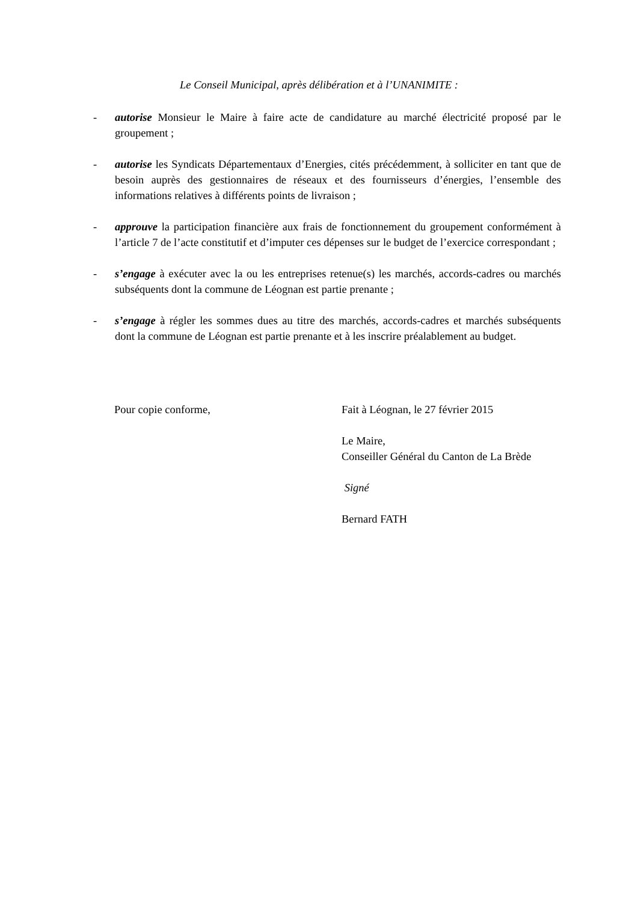Le Conseil Municipal, après délibération et à l’UNANIMITE :
- autorise Monsieur le Maire à faire acte de candidature au marché électricité proposé par le groupement ;
- autorise les Syndicats Départementaux d’Energies, cités précédemment, à solliciter en tant que de besoin auprès des gestionnaires de réseaux et des fournisseurs d’énergies, l’ensemble des informations relatives à différents points de livraison ;
- approuve la participation financière aux frais de fonctionnement du groupement conformément à l’article 7 de l’acte constitutif et d’imputer ces dépenses sur le budget de l’exercice correspondant ;
- s’engage à exécuter avec la ou les entreprises retenue(s) les marchés, accords-cadres ou marchés subséquents dont la commune de Léognan est partie prenante ;
- s’engage à régler les sommes dues au titre des marchés, accords-cadres et marchés subséquents dont la commune de Léognan est partie prenante et à les inscrire préalablement au budget.
Pour copie conforme, Fait à Léognan, le 27 février 2015
Le Maire,
Conseiller Général du Canton de La Brède
Signé
Bernard FATH